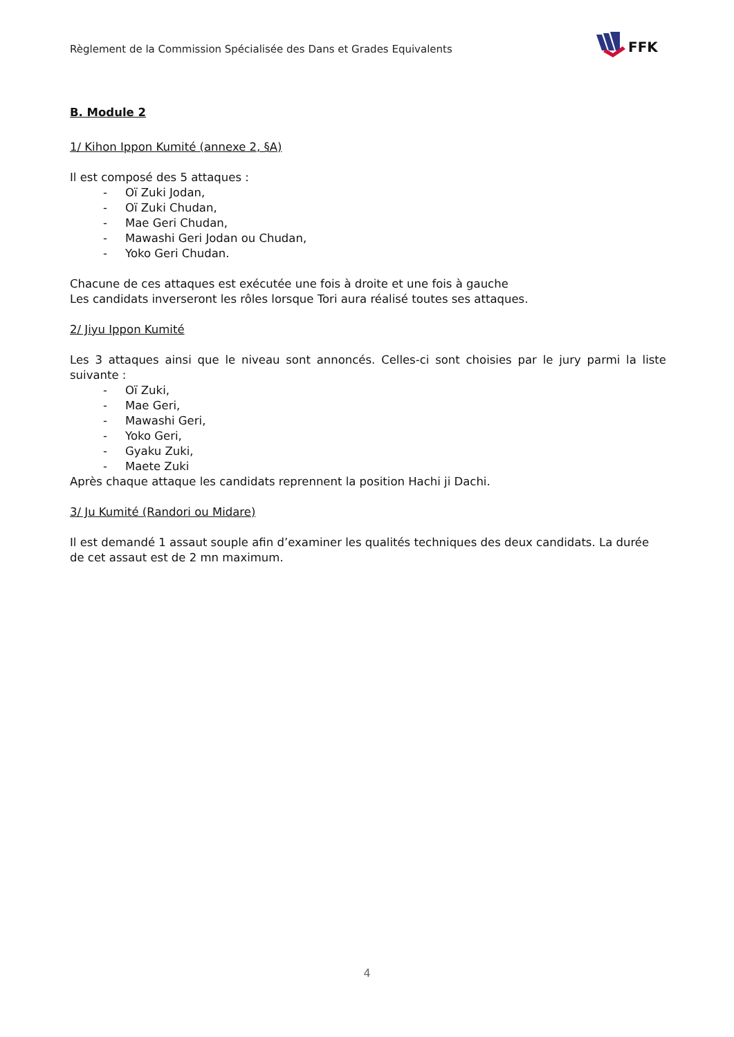Règlement de la Commission Spécialisée des Dans et Grades Equivalents
FFK
B. Module 2
1/ Kihon Ippon Kumité (annexe 2, §A)
Il est composé des 5 attaques :
- Oï Zuki Jodan,
- Oï Zuki Chudan,
- Mae Geri Chudan,
- Mawashi Geri Jodan ou Chudan,
- Yoko Geri Chudan.
Chacune de ces attaques est exécutée une fois à droite et une fois à gauche
Les candidats inverseront les rôles lorsque Tori aura réalisé toutes ses attaques.
2/ Jiyu Ippon Kumité
Les 3 attaques ainsi que le niveau sont annoncés. Celles-ci sont choisies par le jury parmi la liste suivante :
- Oï Zuki,
- Mae Geri,
- Mawashi Geri,
- Yoko Geri,
- Gyaku Zuki,
- Maete Zuki
Après chaque attaque les candidats reprennent la position Hachi ji Dachi.
3/ Ju Kumité (Randori ou Midare)
Il est demandé 1 assaut souple afin d’examiner les qualités techniques des deux candidats. La durée de cet assaut est de 2 mn maximum.
4